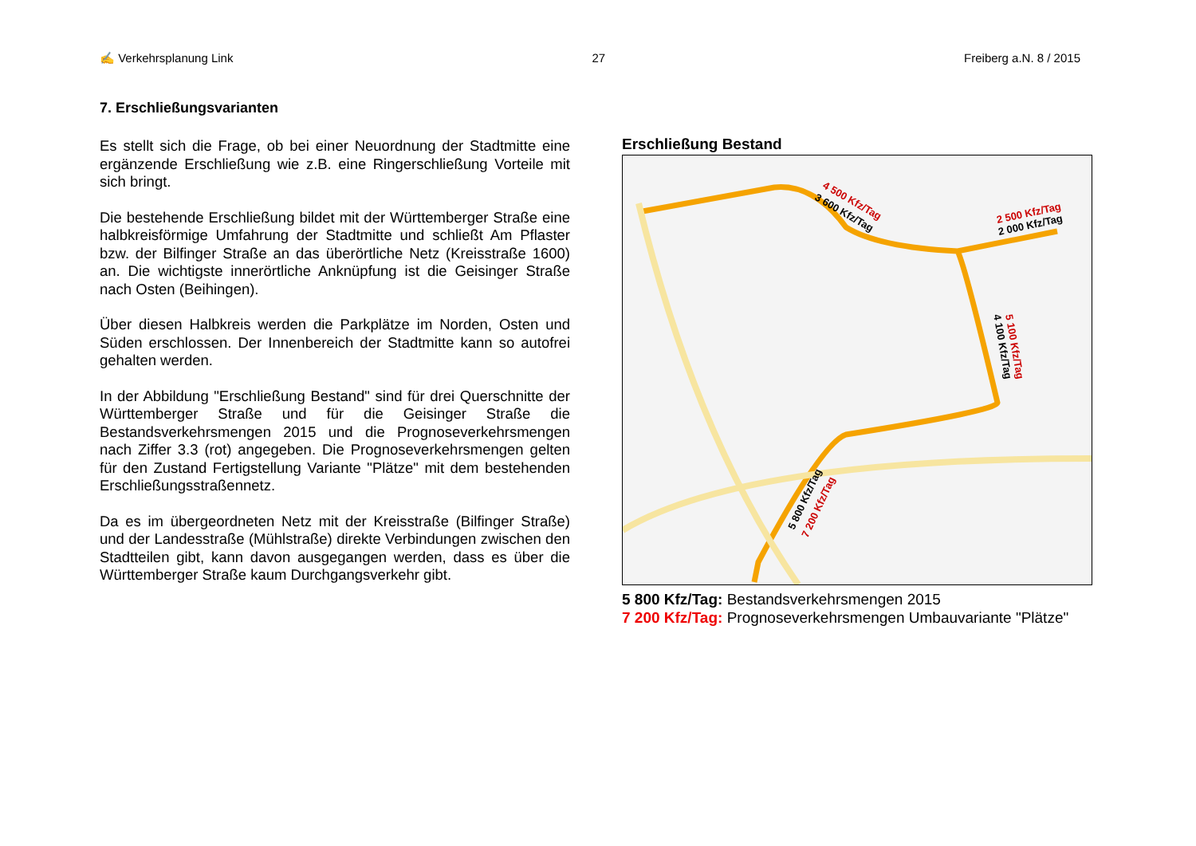✍ Verkehrsplanung Link 27 Freiberg a.N. 8 / 2015
7. Erschließungsvarianten
Es stellt sich die Frage, ob bei einer Neuordnung der Stadtmitte eine ergänzende Erschließung wie z.B. eine Ringerschließung Vorteile mit sich bringt.
Die bestehende Erschließung bildet mit der Württemberger Straße eine halbkreisförmige Umfahrung der Stadtmitte und schließt Am Pflaster bzw. der Bilfinger Straße an das überörtliche Netz (Kreisstraße 1600) an. Die wichtigste innerörtliche Anknüpfung ist die Geisinger Straße nach Osten (Beihingen).
Über diesen Halbkreis werden die Parkplätze im Norden, Osten und Süden erschlossen. Der Innenbereich der Stadtmitte kann so autofrei gehalten werden.
In der Abbildung "Erschließung Bestand" sind für drei Querschnitte der Württemberger Straße und für die Geisinger Straße die Bestandsverkehrsmengen 2015 und die Prognoseverkehrsmengen nach Ziffer 3.3 (rot) angegeben. Die Prognoseverkehrsmengen gelten für den Zustand Fertigstellung Variante "Plätze" mit dem bestehenden Erschließungsstraßennetz.
Da es im übergeordneten Netz mit der Kreisstraße (Bilfinger Straße) und der Landesstraße (Mühlstraße) direkte Verbindungen zwischen den Stadtteilen gibt, kann davon ausgegangen werden, dass es über die Württemberger Straße kaum Durchgangsverkehr gibt.
Erschließung Bestand
4 500 Kfz/Tag
3 600 Kfz/Tag
2 500 Kfz/Tag
2 000 Kfz/Tag
5 100 Kfz/Tag
4 100 Kfz/Tag
5 800 Kfz/Tag
7 200 Kfz/Tag
5 800 Kfz/Tag: Bestandsverkehrsmengen 2015
7 200 Kfz/Tag: Prognoseverkehrsmengen Umbauvariante "Plätze"